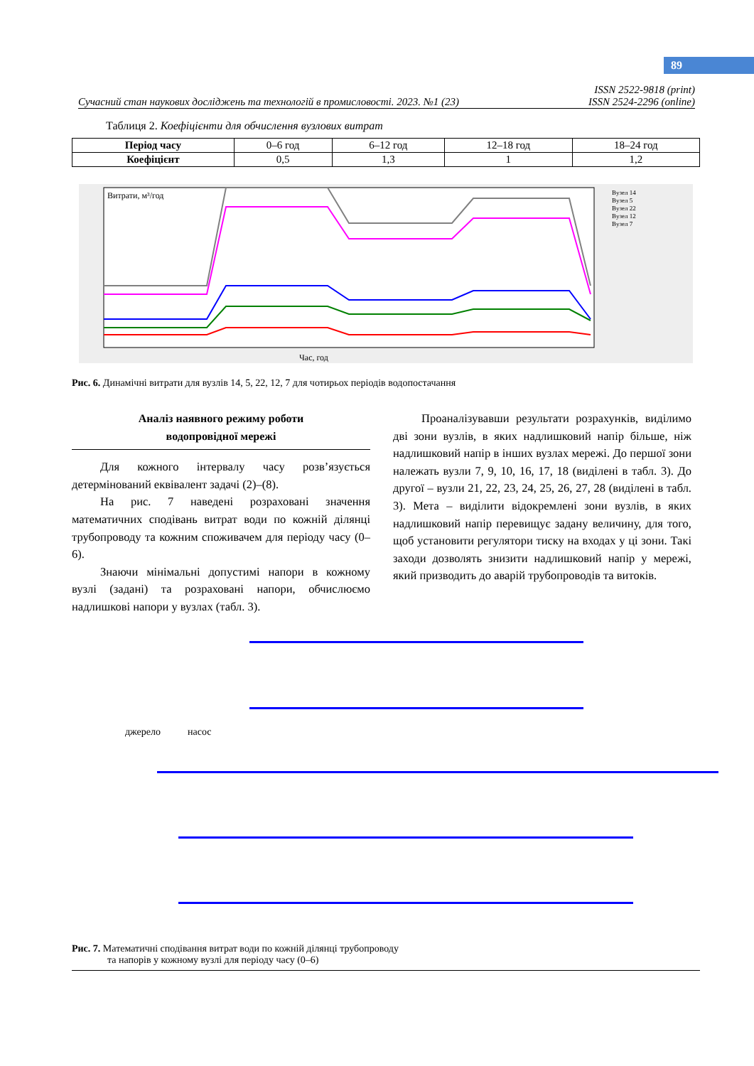89
Сучасний стан наукових досліджень та технологій в промисловості. 2023. №1 (23) ISSN 2522-9818 (print)
ISSN 2524-2296 (online)
Таблиця 2. Коефіцієнти для обчислення вузлових витрат
| Період часу | 0–6 год | 6–12 год | 12–18 год | 18–24 год |
| Коефіцієнт | 0,5 | 1,3 | 1 | 1,2 |
Витрати, м³/год
Час, год
Вузел 14
Вузел 5
Вузел 22
Вузел 12
Вузел 7
Рис. 6. Динамічні витрати для вузлів 14, 5, 22, 12, 7 для чотирьох періодів водопостачання
Аналіз наявного режиму роботи
водопровідної мережі
Для кожного інтервалу часу розв’язується детермінований еквівалент задачі (2)–(8).
На рис. 7 наведені розраховані значення математичних сподівань витрат води по кожній ділянці трубопроводу та кожним споживачем для періоду часу (0–6).
Знаючи мінімальні допустимі напори в кожному вузлі (задані) та розраховані напори, обчислюємо надлишкові напори у вузлах (табл. 3).
Проаналізувавши результати розрахунків, виділимо дві зони вузлів, в яких надлишковий напір більше, ніж надлишковий напір в інших вузлах мережі. До першої зони належать вузли 7, 9, 10, 16, 17, 18 (виділені в табл. 3). До другої – вузли 21, 22, 23, 24, 25, 26, 27, 28 (виділені в табл. 3). Мета – виділити відокремлені зони вузлів, в яких надлишковий напір перевищує задану величину, для того, щоб установити регулятори тиску на входах у ці зони. Такі заходи дозволять знизити надлишковий напір у мережі, який призводить до аварій трубопроводів та витоків.
джерело насос
Рис. 7. Математичні сподівання витрат води по кожній ділянці трубопроводу
та напорів у кожному вузлі для періоду часу (0–6)